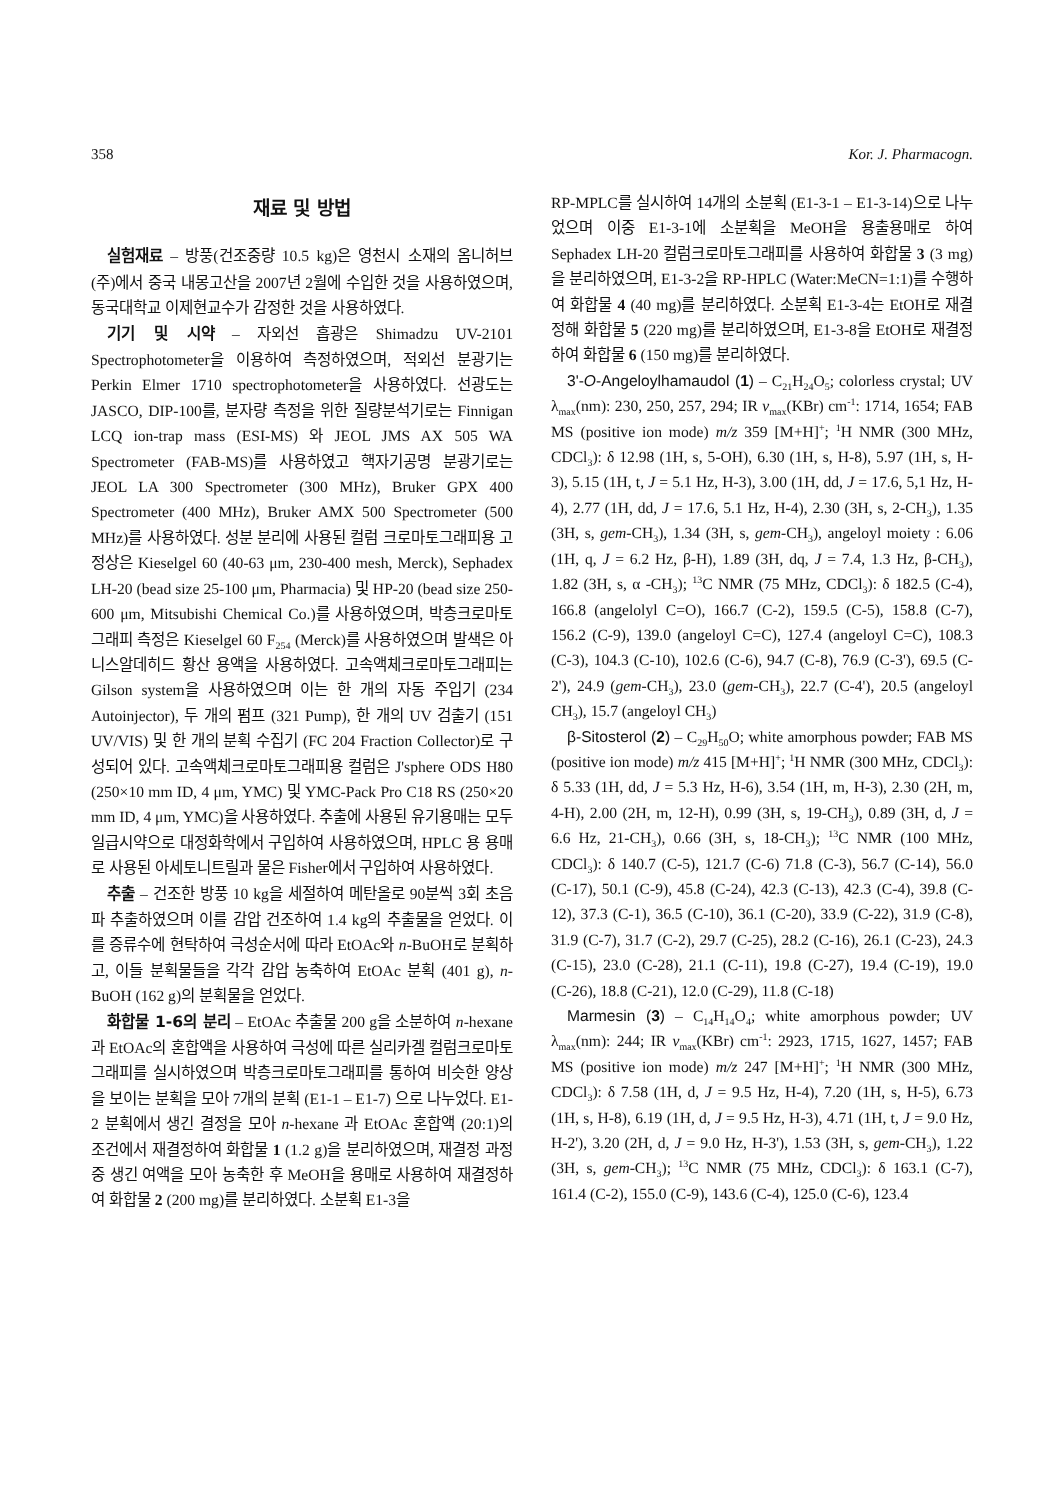358 Kor. J. Pharmacogn.
재료 및 방법
실험재료 – 방풍(건조중량 10.5 kg)은 영천시 소재의 옴니허브(주)에서 중국 내몽고산을 2007년 2월에 수입한 것을 사용하였으며, 동국대학교 이제현교수가 감정한 것을 사용하였다.
기기 및 시약 – 자외선 흡광은 Shimadzu UV-2101 Spectrophotometer을 이용하여 측정하였으며, 적외선 분광기는 Perkin Elmer 1710 spectrophotometer을 사용하였다. 선광도는 JASCO, DIP-100를, 분자량 측정을 위한 질량분석기로는 Finnigan LCQ ion-trap mass (ESI-MS) 와 JEOL JMS AX 505 WA Spectrometer (FAB-MS)를 사용하였고 핵자기공명 분광기로는 JEOL LA 300 Spectrometer (300 MHz), Bruker GPX 400 Spectrometer (400 MHz), Bruker AMX 500 Spectrometer (500 MHz)를 사용하였다. 성분 분리에 사용된 컬럼 크로마토그래피용 고정상은 Kieselgel 60 (40-63 μm, 230-400 mesh, Merck), Sephadex LH-20 (bead size 25-100 μm, Pharmacia) 및 HP-20 (bead size 250-600 μm, Mitsubishi Chemical Co.)를 사용하였으며, 박층크로마토그래피 측정은 Kieselgel 60 F<sub>254</sub> (Merck)를 사용하였으며 발색은 아니스알데히드 황산 용액을 사용하였다. 고속액체크로마토그래피는 Gilson system을 사용하였으며 이는 한 개의 자동 주입기 (234 Autoinjector), 두 개의 펌프 (321 Pump), 한 개의 UV 검출기 (151 UV/VIS) 및 한 개의 분획 수집기 (FC 204 Fraction Collector)로 구성되어 있다. 고속액체크로마토그래피용 컬럼은 J'sphere ODS H80 (250×10 mm ID, 4 μm, YMC) 및 YMC-Pack Pro C18 RS (250×20 mm ID, 4 μm, YMC)을 사용하였다. 추출에 사용된 유기용매는 모두 일급시약으로 대정화학에서 구입하여 사용하였으며, HPLC 용 용매로 사용된 아세토니트릴과 물은 Fisher에서 구입하여 사용하였다.
추출 – 건조한 방풍 10 kg을 세절하여 메탄올로 90분씩 3회 초음파 추출하였으며 이를 감압 건조하여 1.4 kg의 추출물을 얻었다. 이를 증류수에 현탁하여 극성순서에 따라 EtOAc와 n-BuOH로 분획하고, 이들 분획물들을 각각 감압 농축하여 EtOAc 분획 (401 g), n-BuOH (162 g)의 분획물을 얻었다.
화합물 1-6의 분리 – EtOAc 추출물 200 g을 소분하여 n-hexane과 EtOAc의 혼합액을 사용하여 극성에 따른 실리카겔 컬럼크로마토그래피를 실시하였으며 박층크로마토그래피를 통하여 비슷한 양상을 보이는 분획을 모아 7개의 분획 (E1-1 – E1-7) 으로 나누었다. E1-2 분획에서 생긴 결정을 모아 n-hexane 과 EtOAc 혼합액 (20:1)의 조건에서 재결정하여 화합물 1 (1.2 g)을 분리하였으며, 재결정 과정 중 생긴 여액을 모아 농축한 후 MeOH을 용매로 사용하여 재결정하여 화합물 2 (200 mg)를 분리하였다. 소분획 E1-3을
RP-MPLC를 실시하여 14개의 소분획 (E1-3-1 – E1-3-14)으로 나누었으며 이중 E1-3-1에 소분획을 MeOH을 용출용매로 하여 Sephadex LH-20 컬럼크로마토그래피를 사용하여 화합물 3 (3 mg)을 분리하였으며, E1-3-2을 RP-HPLC (Water:MeCN=1:1)를 수행하여 화합물 4 (40 mg)를 분리하였다. 소분획 E1-3-4는 EtOH로 재결정해 화합물 5 (220 mg)를 분리하였으며, E1-3-8을 EtOH로 재결정하여 화합물 6 (150 mg)를 분리하였다.
3'-O-Angeloylhamaudol (1) – C<sub>21</sub>H<sub>24</sub>O<sub>5</sub>; colorless crystal; UV λ<sub>max</sub>(nm): 230, 250, 257, 294; IR ν<sub>max</sub>(KBr) cm<sup>-1</sup>: 1714, 1654; FAB MS (positive ion mode) m/z 359 [M+H]<sup>+</sup>; <sup>1</sup>H NMR (300 MHz, CDCl<sub>3</sub>): δ 12.98 (1H, s, 5-OH), 6.30 (1H, s, H-8), 5.97 (1H, s, H-3), 5.15 (1H, t, J = 5.1 Hz, H-3), 3.00 (1H, dd, J = 17.6, 5,1 Hz, H-4), 2.77 (1H, dd, J = 17.6, 5.1 Hz, H-4), 2.30 (3H, s, 2-CH<sub>3</sub>), 1.35 (3H, s, gem-CH<sub>3</sub>), 1.34 (3H, s, gem-CH<sub>3</sub>), angeloyl moiety : 6.06 (1H, q, J = 6.2 Hz, β-H), 1.89 (3H, dq, J = 7.4, 1.3 Hz, β-CH<sub>3</sub>), 1.82 (3H, s, α -CH<sub>3</sub>); <sup>13</sup>C NMR (75 MHz, CDCl<sub>3</sub>): δ 182.5 (C-4), 166.8 (angelolyl C=O), 166.7 (C-2), 159.5 (C-5), 158.8 (C-7), 156.2 (C-9), 139.0 (angeloyl C=C), 127.4 (angeloyl C=C), 108.3 (C-3), 104.3 (C-10), 102.6 (C-6), 94.7 (C-8), 76.9 (C-3'), 69.5 (C-2'), 24.9 (gem-CH<sub>3</sub>), 23.0 (gem-CH<sub>3</sub>), 22.7 (C-4'), 20.5 (angeloyl CH<sub>3</sub>), 15.7 (angeloyl CH<sub>3</sub>)
β-Sitosterol (2) – C<sub>29</sub>H<sub>50</sub>O; white amorphous powder; FAB MS (positive ion mode) m/z 415 [M+H]<sup>+</sup>; <sup>1</sup>H NMR (300 MHz, CDCl<sub>3</sub>): δ 5.33 (1H, dd, J = 5.3 Hz, H-6), 3.54 (1H, m, H-3), 2.30 (2H, m, 4-H), 2.00 (2H, m, 12-H), 0.99 (3H, s, 19-CH<sub>3</sub>), 0.89 (3H, d, J = 6.6 Hz, 21-CH<sub>3</sub>), 0.66 (3H, s, 18-CH<sub>3</sub>); <sup>13</sup>C NMR (100 MHz, CDCl<sub>3</sub>): δ 140.7 (C-5), 121.7 (C-6) 71.8 (C-3), 56.7 (C-14), 56.0 (C-17), 50.1 (C-9), 45.8 (C-24), 42.3 (C-13), 42.3 (C-4), 39.8 (C-12), 37.3 (C-1), 36.5 (C-10), 36.1 (C-20), 33.9 (C-22), 31.9 (C-8), 31.9 (C-7), 31.7 (C-2), 29.7 (C-25), 28.2 (C-16), 26.1 (C-23), 24.3 (C-15), 23.0 (C-28), 21.1 (C-11), 19.8 (C-27), 19.4 (C-19), 19.0 (C-26), 18.8 (C-21), 12.0 (C-29), 11.8 (C-18)
Marmesin (3) – C<sub>14</sub>H<sub>14</sub>O<sub>4</sub>; white amorphous powder; UV λ<sub>max</sub>(nm): 244; IR ν<sub>max</sub>(KBr) cm<sup>-1</sup>: 2923, 1715, 1627, 1457; FAB MS (positive ion mode) m/z 247 [M+H]<sup>+</sup>; <sup>1</sup>H NMR (300 MHz, CDCl<sub>3</sub>): δ 7.58 (1H, d, J = 9.5 Hz, H-4), 7.20 (1H, s, H-5), 6.73 (1H, s, H-8), 6.19 (1H, d, J = 9.5 Hz, H-3), 4.71 (1H, t, J = 9.0 Hz, H-2'), 3.20 (2H, d, J = 9.0 Hz, H-3'), 1.53 (3H, s, gem-CH<sub>3</sub>), 1.22 (3H, s, gem-CH<sub>3</sub>); <sup>13</sup>C NMR (75 MHz, CDCl<sub>3</sub>): δ 163.1 (C-7), 161.4 (C-2), 155.0 (C-9), 143.6 (C-4), 125.0 (C-6), 123.4